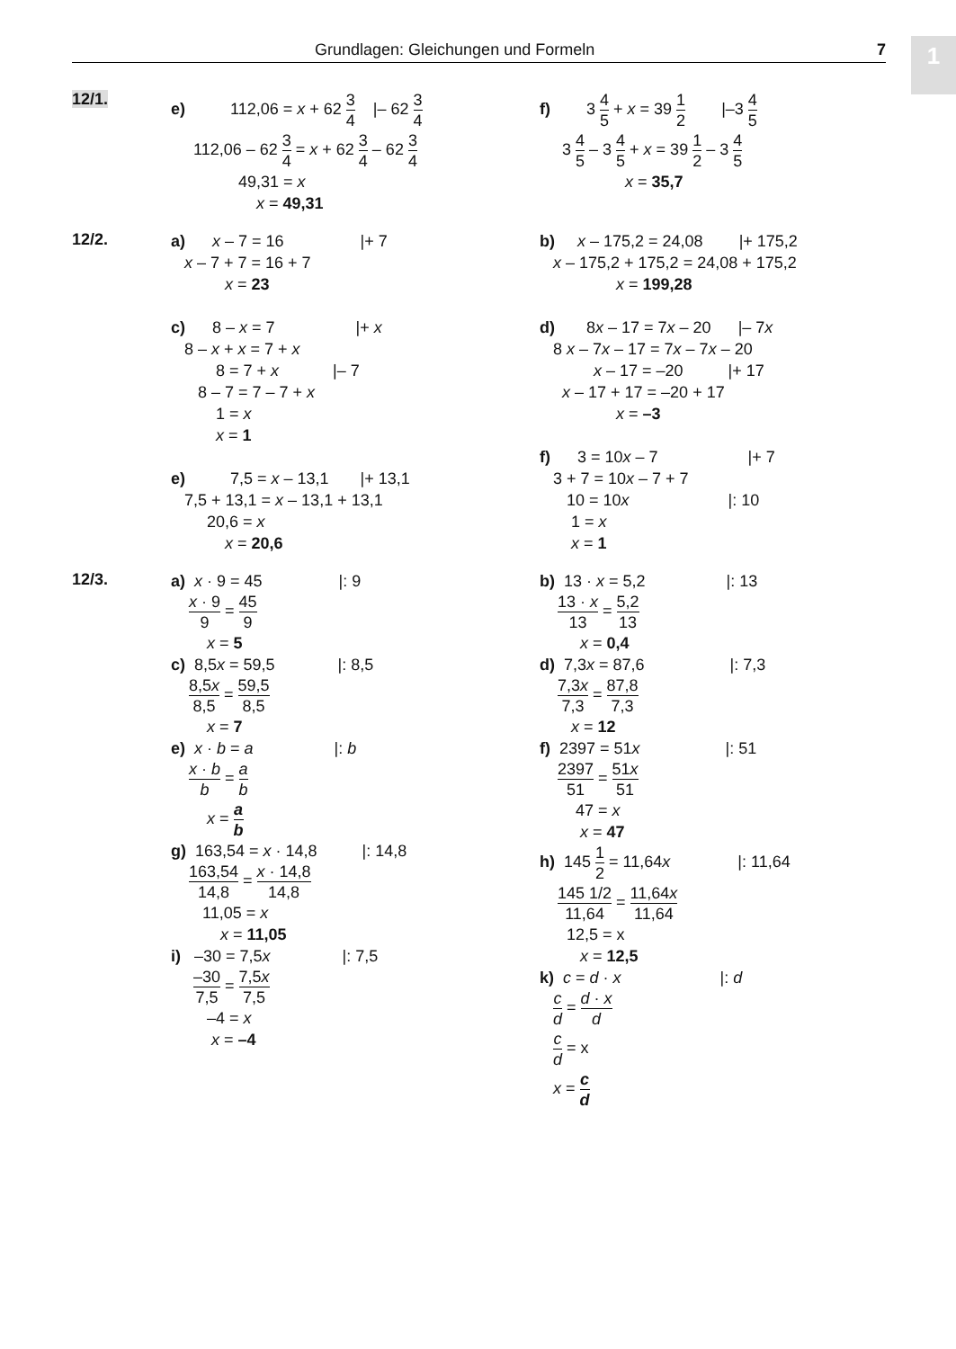Grundlagen: Gleichungen und Formeln 7 1
12/1.
e) 112,06 = x + 62 3 4 |– 62 3 4
112,06 – 62 3 4 = x + 62 3 4 – 62 3 4
49,31 = x
x = 49,31
f) 3 4 5 + x = 39 1 2 |–3 4 5
3 4 5 – 3 4 5 + x = 39 1 2 – 3 4 5
x = 35,7
12/2.
a) x – 7 = 16 |+ 7 x – 7 + 7 = 16 + 7 x = 23 c) 8 – x = 7 |+ x 8 – x + x = 7 + x 8 = 7 + x |– 7 8 – 7 = 7 – 7 + x 1 = x x = 1 e) 7,5 = x – 13,1 |+ 13,1 7,5 + 13,1 = x – 13,1 + 13,1 20,6 = x x = 20,6
b) x – 175,2 = 24,08 |+ 175,2 x – 175,2 + 175,2 = 24,08 + 175,2 x = 199,28 d) 8x – 17 = 7x – 20 |– 7x 8 x – 7x – 17 = 7x – 7x – 20 x – 17 = –20 |+ 17 x – 17 + 17 = –20 + 17 x = –3 f) 3 = 10x – 7 |+ 7 3 + 7 = 10x – 7 + 7 10 = 10x |: 10 1 = x x = 1
12/3.
a) x · 9 = 45 |: 9
x · 9 9 = 45 9
x = 5
c) 8,5x = 59,5 |: 8,5
8,5x 8,5 = 59,5 8,5
x = 7
e) x · b = a |: b
x · b b = a b
x = a b
g) 163,54 = x · 14,8 |: 14,8
163,54 14,8 = x · 14,8 14,8
11,05 = x x = 11,05
i) –30 = 7,5x |: 7,5
–30 7,5 = 7,5x 7,5
–4 = x x = –4
b) 13 · x = 5,2 |: 13
13 · x 13 = 5,2 13
x = 0,4
d) 7,3x = 87,6 |: 7,3
7,3x 7,3 = 87,8 7,3
x = 12
f) 2397 = 51x |: 51
2397 51 = 51x 51
47 = x x = 47
h) 145 1 2 = 11,64x |: 11,64
145 1/2 11,64 = 11,64x 11,64
12,5 = x x = 12,5
k) c = d · x |: d
c d = d · x d
c d = x
x = c d